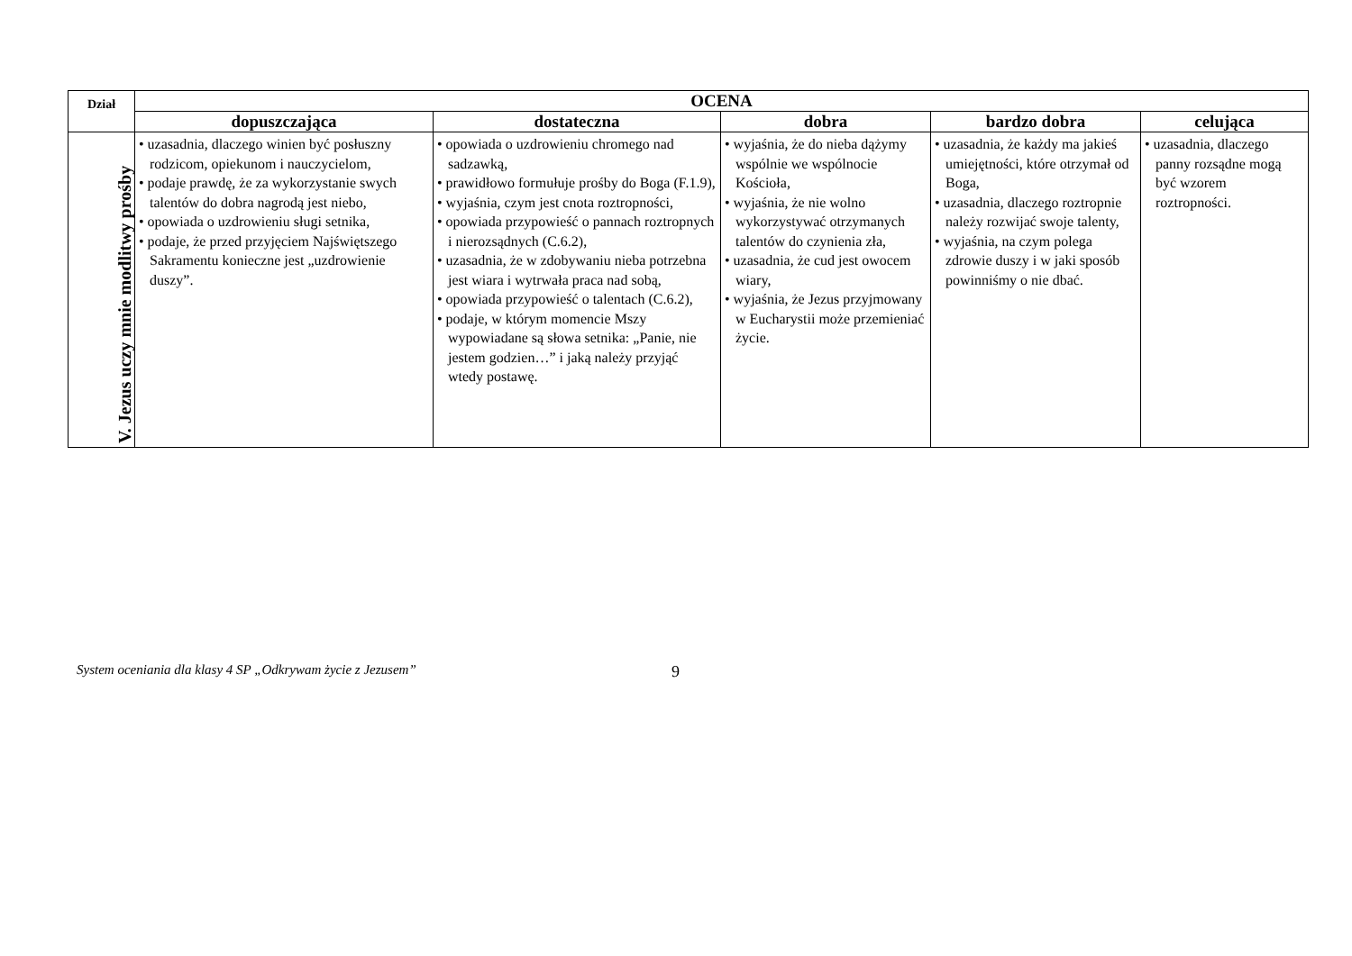| Dział | OCENA | | | | |
| --- | --- | --- | --- | --- | --- |
| | dopuszczająca | dostateczna | dobra | bardzo dobra | celująca |
| V. Jezus uczy mnie modlitwy prośby | • uzasadnia, dlaczego winien być posłuszny rodzicom, opiekunom i nauczycielom, • podaje prawdę, że za wykorzystanie swych talentów do dobra nagrodą jest niebo, • opowiada o uzdrowieniu sługi setnika, • podaje, że przed przyjęciem Najświętszego Sakramentu konieczne jest „uzdrowienie duszy”. | • opowiada o uzdrowieniu chromego nad sadzawką, • prawidłowo formułuje prośby do Boga (F.1.9), • wyjaśnia, czym jest cnota roztropności, • opowiada przypowieść o pannach roztropnych i nierozsądnych (C.6.2), • uzasadnia, że w zdobywaniu nieba potrzebna jest wiara i wytrwała praca nad sobą, • opowiada przypowieść o talentach (C.6.2), • podaje, w którym momencie Mszy wypowiadane są słowa setnika: „Panie, nie jestem godzien…” i jaką należy przyjąć wtedy postawę. | • wyjaśnia, że do nieba dążymy wspólnie we wspólnocie Kościoła, • wyjaśnia, że nie wolno wykorzystywać otrzymanych talentów do czynienia zła, • uzasadnia, że cud jest owocem wiary, • wyjaśnia, że Jezus przyjmowany w Eucharystii może przemieniać życie. | • uzasadnia, że każdy ma jakieś umiejętności, które otrzymał od Boga, • uzasadnia, dlaczego roztropnie należy rozwijać swoje talenty, • wyjaśnia, na czym polega zdrowie duszy i w jaki sposób powinniśmy o nie dbać. | • uzasadnia, dlaczego panny rozsądne mogą być wzorem roztropności. |
System oceniania dla klasy 4 SP „Odkrywam życie z Jezusem”
9